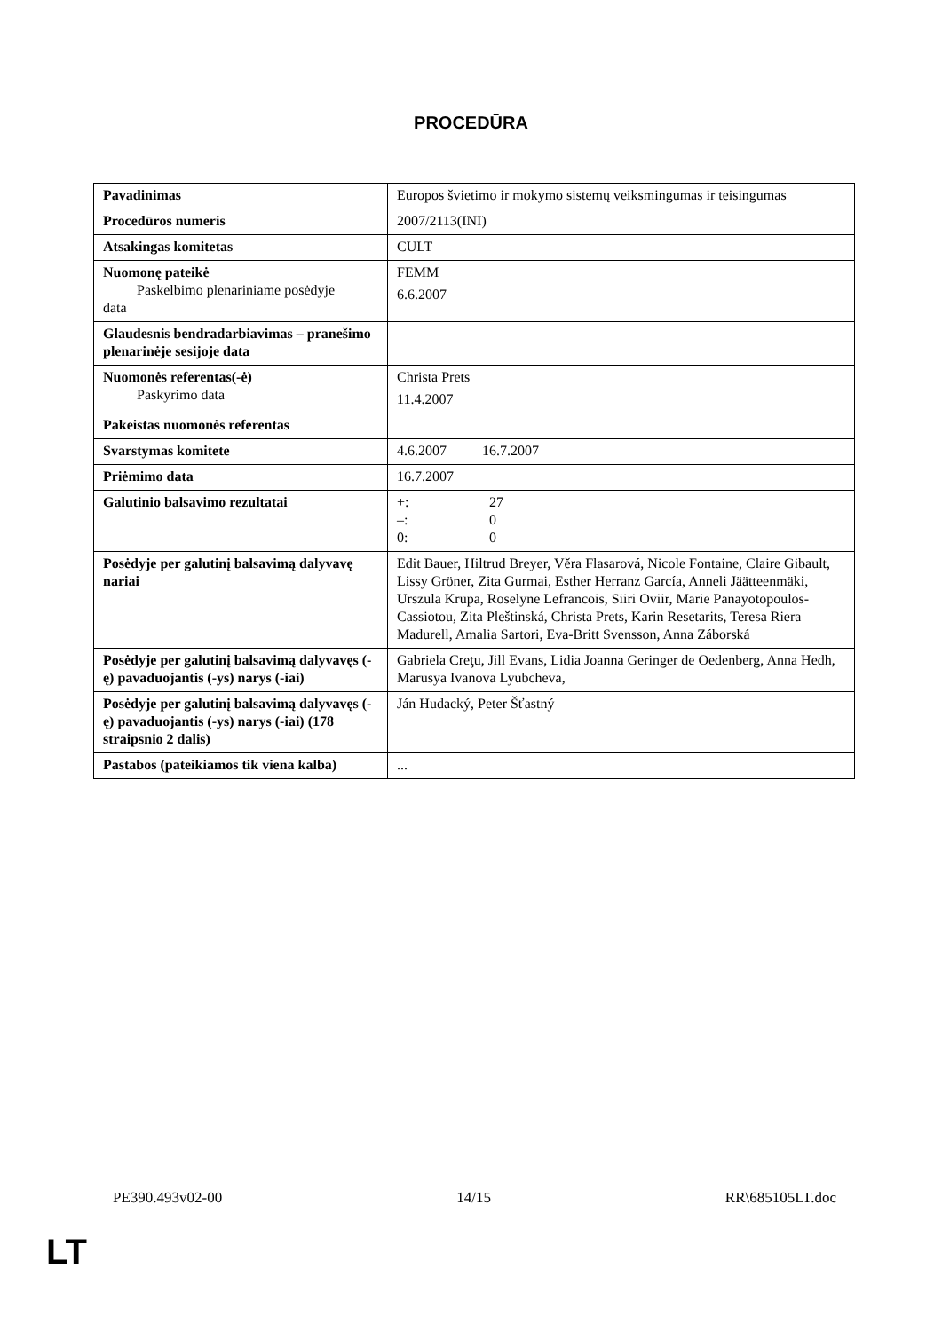PROCEDŪRA
| Pavadinimas | Europos švietimo ir mokymo sistemų veiksmingumas ir teisingumas |
| Procedūros numeris | 2007/2113(INI) |
| Atsakingas komitetas | CULT |
| Nuomonę pateikė Paskelbimo plenariniame posėdyje data | FEMM 6.6.2007 |
| Glaudesnis bendradarbiavimas – pranešimo plenarinėje sesijoje data | |
| Nuomonės referentas(-ė) Paskyrimo data | Christa Prets 11.4.2007 |
| Pakeistas nuomonės referentas | |
| Svarstymas komitete | 4.6.2007 16.7.2007 |
| Priėmimo data | 16.7.2007 |
| Galutinio balsavimo rezultatai | +: 27 –: 0 0: 0 |
| Posėdyje per galutinį balsavimą dalyvavę nariai | Edit Bauer, Hiltrud Breyer, Věra Flasarová, Nicole Fontaine, Claire Gibault, Lissy Gröner, Zita Gurmai, Esther Herranz García, Anneli Jäätteenmäki, Urszula Krupa, Roselyne Lefrancois, Siiri Oviir, Marie Panayotopoulos-Cassiotou, Zita Pleštinská, Christa Prets, Karin Resetarits, Teresa Riera Madurell, Amalia Sartori, Eva-Britt Svensson, Anna Záborská |
| Posėdyje per galutinį balsavimą dalyvavęs (-ę) pavaduojantis (-ys) narys (-iai) | Gabriela Creţu, Jill Evans, Lidia Joanna Geringer de Oedenberg, Anna Hedh, Marusya Ivanova Lyubcheva, |
| Posėdyje per galutinį balsavimą dalyvavęs (-ę) pavaduojantis (-ys) narys (-iai) (178 straipsnio 2 dalis) | Ján Hudacký, Peter Šťastný |
| Pastabos (pateikiamos tik viena kalba) | ... |
PE390.493v02-00 14/15 RR\685105LT.doc
LT